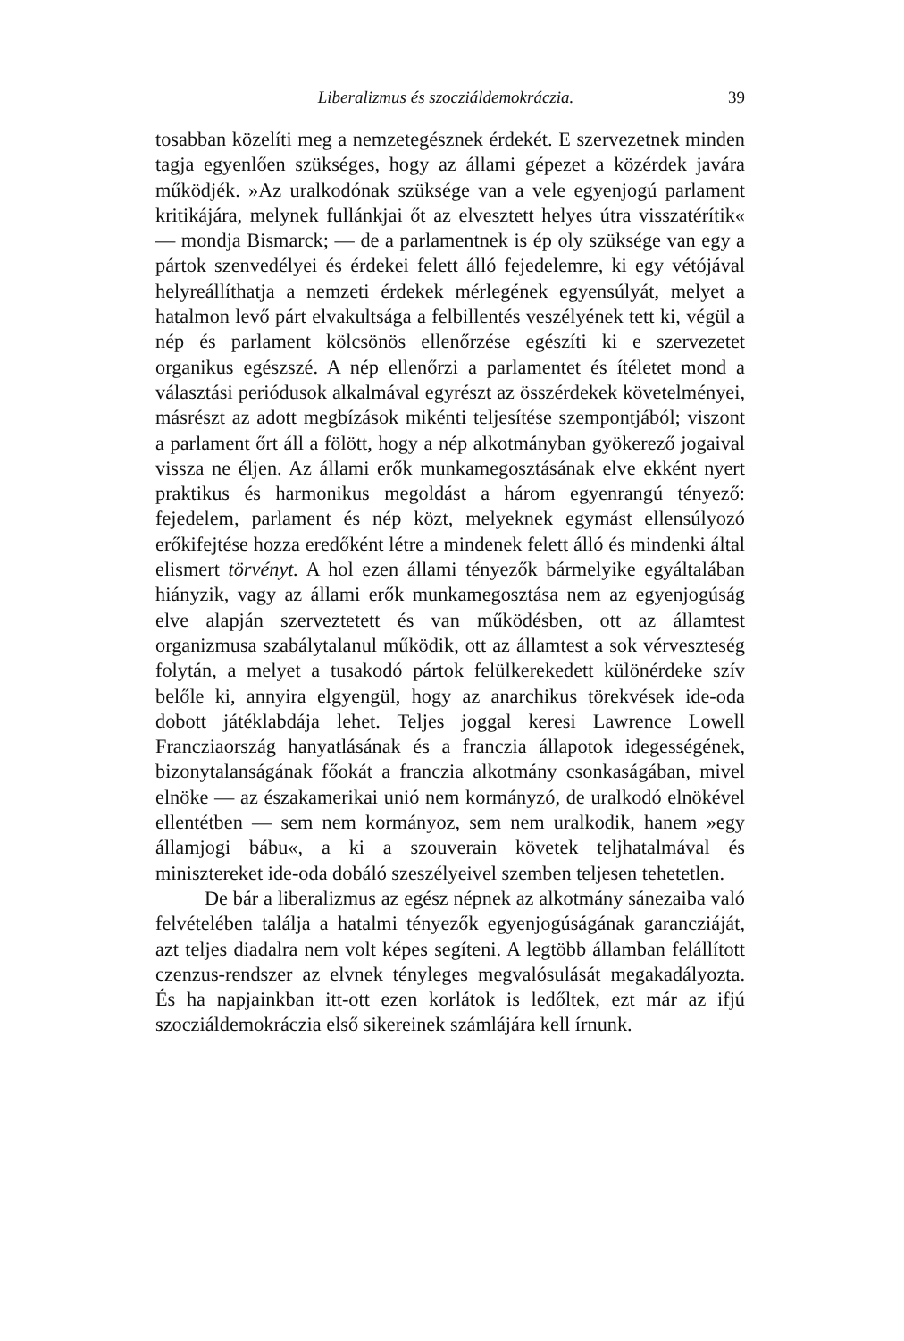Liberalizmus és szocziáldemokráczia. 39
tosabban közelíti meg a nemzetegésznek érdekét. E szervezetnek minden tagja egyenlően szükséges, hogy az állami gépezet a közérdek javára működjék. »Az uralkodónak szüksége van a vele egyenjogú parlament kritikájára, melynek fullánkjai őt az elvesztett helyes útra visszatérítik« — mondja Bismarck; — de a parlamentnek is ép oly szüksége van egy a pártok szenvedélyei és érdekei felett álló fejedelemre, ki egy vétójával helyreállíthatja a nemzeti érdekek mérlegének egyensúlyát, melyet a hatalmon levő párt elvakultsága a felbillentés veszélyének tett ki, végül a nép és parlament kölcsönös ellenőrzése egészíti ki e szervezetet organikus egészszé. A nép ellenőrzi a parlamentet és ítéletet mond a választási periódusok alkalmával egyrészt az összérdekek követelményei, másrészt az adott megbízások mikénti teljesítése szempontjából; viszont a parlament őrt áll a fölött, hogy a nép alkotmányban gyökerező jogaival vissza ne éljen. Az állami erők munkamegosztásának elve ekként nyert praktikus és harmonikus megoldást a három egyenrangú tényező: fejedelem, parlament és nép közt, melyeknek egymást ellensúlyozó erőkifejtése hozza eredőként létre a mindenek felett álló és mindenki által elismert törvényt. A hol ezen állami tényezők bármelyike egyáltalában hiányzik, vagy az állami erők munkamegosztása nem az egyenjogúság elve alapján szerveztetett és van működésben, ott az államtest organizmusa szabálytalanul működik, ott az államtest a sok vérveszteség folytán, a melyet a tusakodó pártok felülkerekedett különérdeke szív belőle ki, annyira elgyengül, hogy az anarchikus törekvések ide-oda dobott játéklabdája lehet. Teljes joggal keresi Lawrence Lowell Francziaország hanyatlásának és a franczia állapotok idegességének, bizonytalanságának főokát a franczia alkotmány csonkaságában, mivel elnöke — az északamerikai unió nem kormányzó, de uralkodó elnökével ellentétben — sem nem kormányoz, sem nem uralkodik, hanem »egy államjogi bábu«, a ki a szouverain követek teljhatalmával és minisztereket ide-oda dobáló szeszélyeivel szemben teljesen tehetetlen.
De bár a liberalizmus az egész népnek az alkotmány sánezaiba való felvételében találja a hatalmi tényezők egyenjogúságának garancziáját, azt teljes diadalra nem volt képes segíteni. A legtöbb államban felállított czenzus-rendszer az elvnek tényleges megvalósulását megakadályozta. És ha napjainkban itt-ott ezen korlátok is ledőltek, ezt már az ifjú szocziáldemokráczia első sikereinek számlájára kell írnunk.